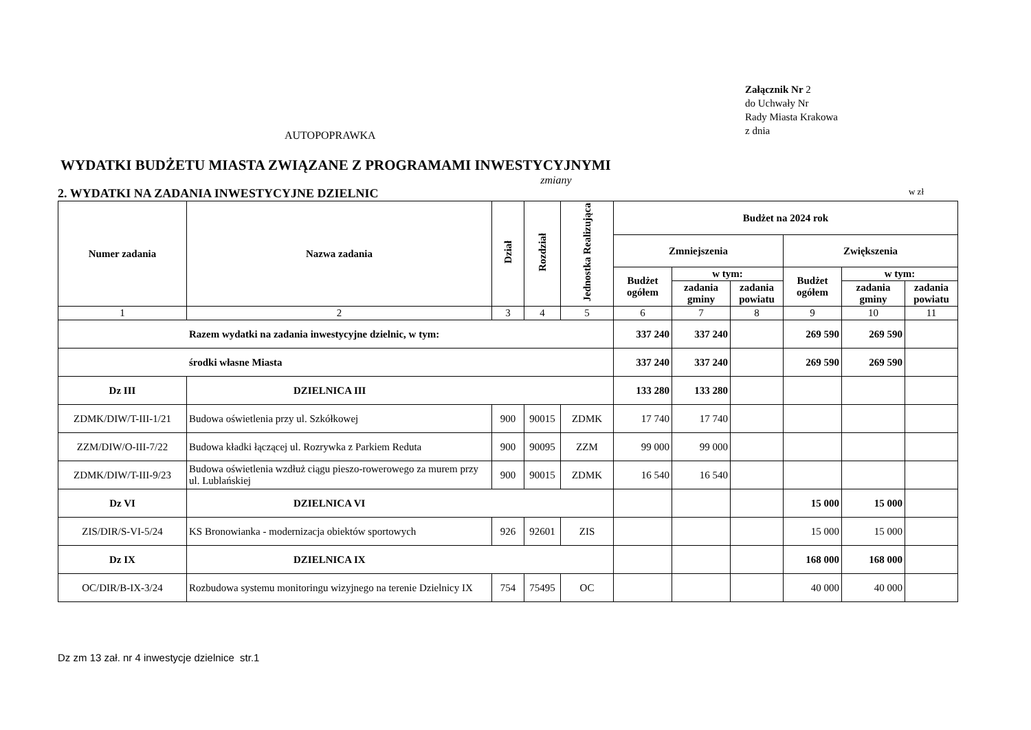AUTOPOPRAWKA
Załącznik Nr 2
do Uchwały Nr
Rady Miasta Krakowa
z dnia
WYDATKI BUDŻETU MIASTA ZWIĄZANE Z PROGRAMAMI INWESTYCYJNYMI
zmiany
2. WYDATKI NA ZADANIA INWESTYCYJNE DZIELNIC w zł
| Numer zadania | Nazwa zadania | Dział | Rozdział | Jednostka Realizująca | Budżet na 2024 rok | | | | | |
| --- | --- | --- | --- | --- | --- | --- | --- | --- | --- | --- |
| | | | | | Zmniejszenia | | | Zwiększenia | | |
| | | | | | Budżet ogółem | w tym: | | Budżet ogółem | w tym: | |
| | | | | | | zadania gminy | zadania powiatu | | zadania gminy | zadania powiatu |
| 1 | 2 | 3 | 4 | 5 | 6 | 7 | 8 | 9 | 10 | 11 |
| Razem wydatki na zadania inwestycyjne dzielnic, w tym: | | | | | 337 240 | 337 240 | | 269 590 | 269 590 | |
| środki własne Miasta | | | | | 337 240 | 337 240 | | 269 590 | 269 590 | |
| Dz III | DZIELNICA III | | | | 133 280 | 133 280 | | | | |
| ZDMK/DIW/T-III-1/21 | Budowa oświetlenia przy ul. Szkółkowej | 900 | 90015 | ZDMK | 17 740 | 17 740 | | | | |
| ZZM/DIW/O-III-7/22 | Budowa kładki łączącej ul. Rozrywka z Parkiem Reduta | 900 | 90095 | ZZM | 99 000 | 99 000 | | | | |
| ZDMK/DIW/T-III-9/23 | Budowa oświetlenia wzdłuż ciągu pieszo-rowerowego za murem przy ul. Lublańskiej | 900 | 90015 | ZDMK | 16 540 | 16 540 | | | | |
| Dz VI | DZIELNICA VI | | | | | | | 15 000 | 15 000 | |
| ZIS/DIR/S-VI-5/24 | KS Bronowianka - modernizacja obiektów sportowych | 926 | 92601 | ZIS | | | | 15 000 | 15 000 | |
| Dz IX | DZIELNICA IX | | | | | | | 168 000 | 168 000 | |
| OC/DIR/B-IX-3/24 | Rozbudowa systemu monitoringu wizyjnego na terenie Dzielnicy IX | 754 | 75495 | OC | | | | 40 000 | 40 000 | |
Dz zm 13 zał. nr 4 inwestycje dzielnice str.1